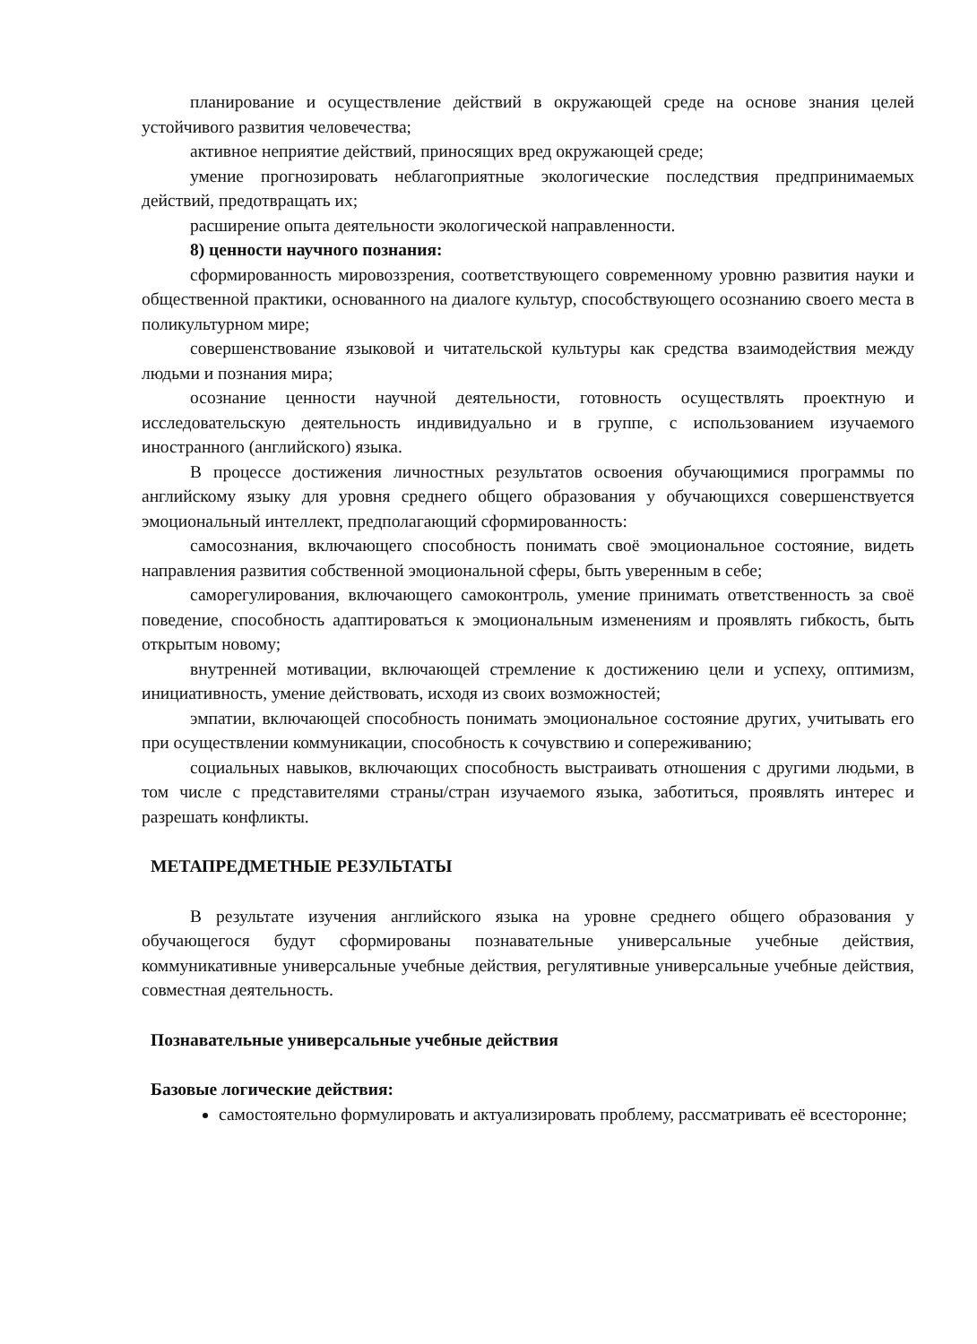планирование и осуществление действий в окружающей среде на основе знания целей устойчивого развития человечества;
активное неприятие действий, приносящих вред окружающей среде;
умение прогнозировать неблагоприятные экологические последствия предпринимаемых действий, предотвращать их;
расширение опыта деятельности экологической направленности.
8) ценности научного познания:
сформированность мировоззрения, соответствующего современному уровню развития науки и общественной практики, основанного на диалоге культур, способствующего осознанию своего места в поликультурном мире;
совершенствование языковой и читательской культуры как средства взаимодействия между людьми и познания мира;
осознание ценности научной деятельности, готовность осуществлять проектную и исследовательскую деятельность индивидуально и в группе, с использованием изучаемого иностранного (английского) языка.
В процессе достижения личностных результатов освоения обучающимися программы по английскому языку для уровня среднего общего образования у обучающихся совершенствуется эмоциональный интеллект, предполагающий сформированность:
самосознания, включающего способность понимать своё эмоциональное состояние, видеть направления развития собственной эмоциональной сферы, быть уверенным в себе;
саморегулирования, включающего самоконтроль, умение принимать ответственность за своё поведение, способность адаптироваться к эмоциональным изменениям и проявлять гибкость, быть открытым новому;
внутренней мотивации, включающей стремление к достижению цели и успеху, оптимизм, инициативность, умение действовать, исходя из своих возможностей;
эмпатии, включающей способность понимать эмоциональное состояние других, учитывать его при осуществлении коммуникации, способность к сочувствию и сопереживанию;
социальных навыков, включающих способность выстраивать отношения с другими людьми, в том числе с представителями страны/стран изучаемого языка, заботиться, проявлять интерес и разрешать конфликты.
МЕТАПРЕДМЕТНЫЕ РЕЗУЛЬТАТЫ
В результате изучения английского языка на уровне среднего общего образования у обучающегося будут сформированы познавательные универсальные учебные действия, коммуникативные универсальные учебные действия, регулятивные универсальные учебные действия, совместная деятельность.
Познавательные универсальные учебные действия
Базовые логические действия:
самостоятельно формулировать и актуализировать проблему, рассматривать её всесторонне;